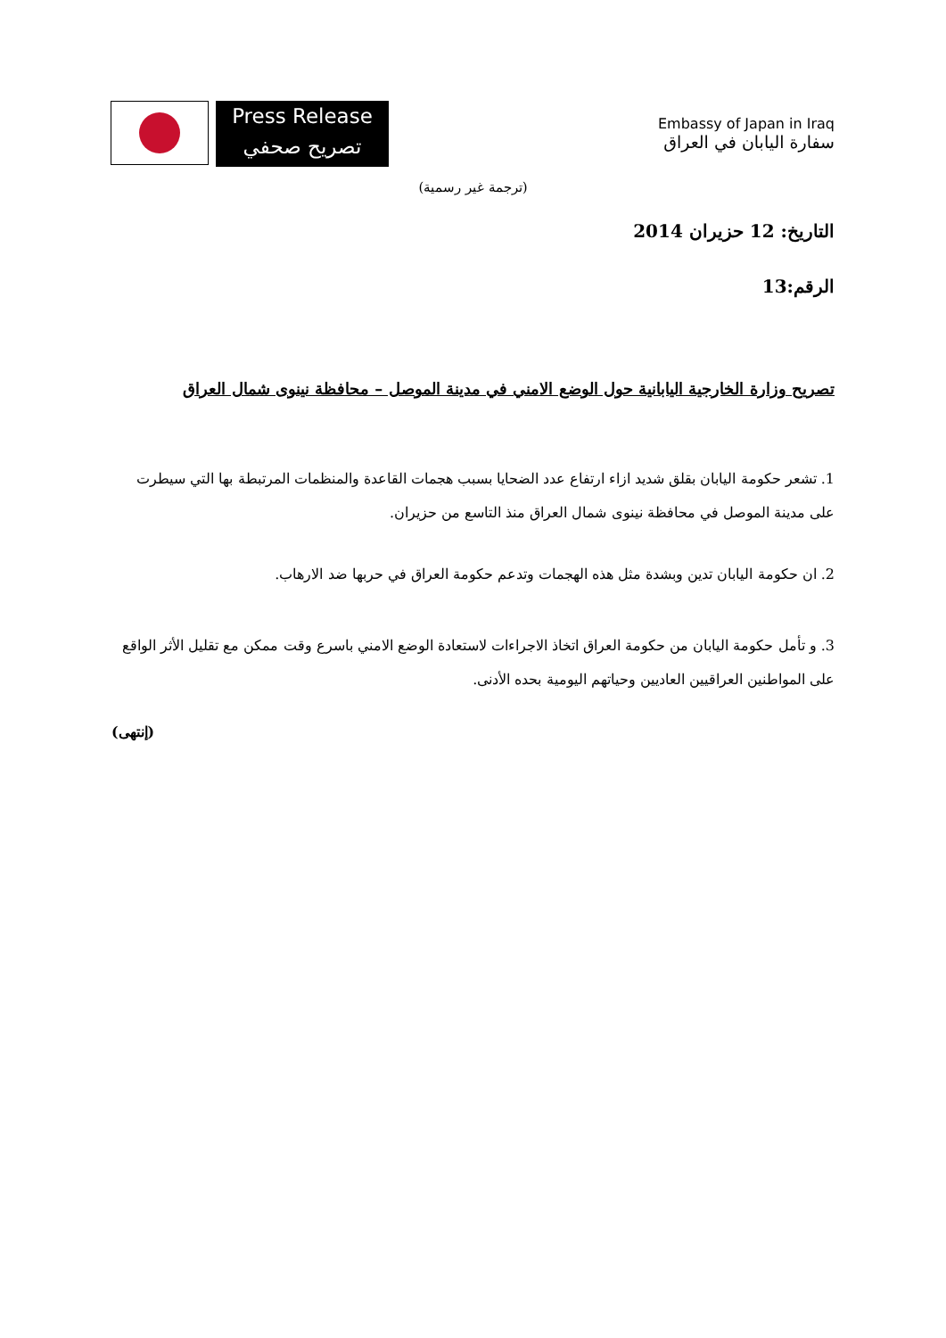Press Release
تصريح صحفي
Embassy of Japan in Iraq
سفارة اليابان في العراق
(ترجمة غير رسمية)
التاريخ: 12 حزيران 2014
الرقم:13
تصريح وزارة الخارجية اليابانية حول الوضع الامني في مدينة الموصل – محافظة نينوى شمال العراق
1. تشعر حكومة اليابان بقلق شديد ازاء ارتفاع عدد الضحايا بسبب هجمات القاعدة والمنظمات المرتبطة بها التي سيطرت على مدينة الموصل في محافظة نينوى شمال العراق منذ التاسع من حزيران.
2. ان حكومة اليابان تدين وبشدة مثل هذه الهجمات وتدعم حكومة العراق في حربها ضد الارهاب.
3. و تأمل حكومة اليابان من حكومة العراق اتخاذ الاجراءات لاستعادة الوضع الامني باسرع وقت ممكن مع تقليل الأثر الواقع على المواطنين العراقيين العاديين وحياتهم اليومية بحده الأدنى.
(إنتهى)